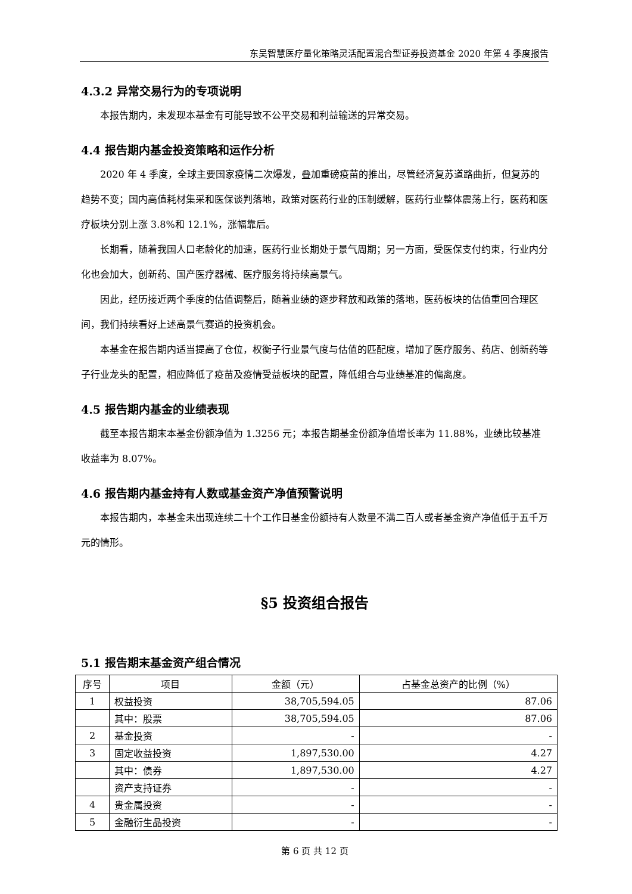东吴智慧医疗量化策略灵活配置混合型证券投资基金 2020 年第 4 季度报告
4.3.2 异常交易行为的专项说明
本报告期内，未发现本基金有可能导致不公平交易和利益输送的异常交易。
4.4 报告期内基金投资策略和运作分析
2020 年 4 季度，全球主要国家疫情二次爆发，叠加重磅疫苗的推出，尽管经济复苏道路曲折，但复苏的趋势不变；国内高值耗材集采和医保谈判落地，政策对医药行业的压制缓解，医药行业整体震荡上行，医药和医疗板块分别上涨 3.8%和 12.1%，涨幅靠后。
长期看，随着我国人口老龄化的加速，医药行业长期处于景气周期；另一方面，受医保支付约束，行业内分化也会加大，创新药、国产医疗器械、医疗服务将持续高景气。
因此，经历接近两个季度的估值调整后，随着业绩的逐步释放和政策的落地，医药板块的估值重回合理区间，我们持续看好上述高景气赛道的投资机会。
本基金在报告期内适当提高了仓位，权衡子行业景气度与估值的匹配度，增加了医疗服务、药店、创新药等子行业龙头的配置，相应降低了疫苗及疫情受益板块的配置，降低组合与业绩基准的偏离度。
4.5 报告期内基金的业绩表现
截至本报告期末本基金份额净值为 1.3256 元；本报告期基金份额净值增长率为 11.88%，业绩比较基准收益率为 8.07%。
4.6 报告期内基金持有人数或基金资产净值预警说明
本报告期内，本基金未出现连续二十个工作日基金份额持有人数量不满二百人或者基金资产净值低于五千万元的情形。
§5 投资组合报告
5.1 报告期末基金资产组合情况
| 序号 | 项目 | 金额（元） | 占基金总资产的比例（%） |
| --- | --- | --- | --- |
| 1 | 权益投资 | 38,705,594.05 | 87.06 |
| | 其中：股票 | 38,705,594.05 | 87.06 |
| 2 | 基金投资 | - | - |
| 3 | 固定收益投资 | 1,897,530.00 | 4.27 |
| | 其中：债券 | 1,897,530.00 | 4.27 |
| | 资产支持证券 | - | - |
| 4 | 贵金属投资 | - | - |
| 5 | 金融衍生品投资 | - | - |
第 6 页 共 12 页